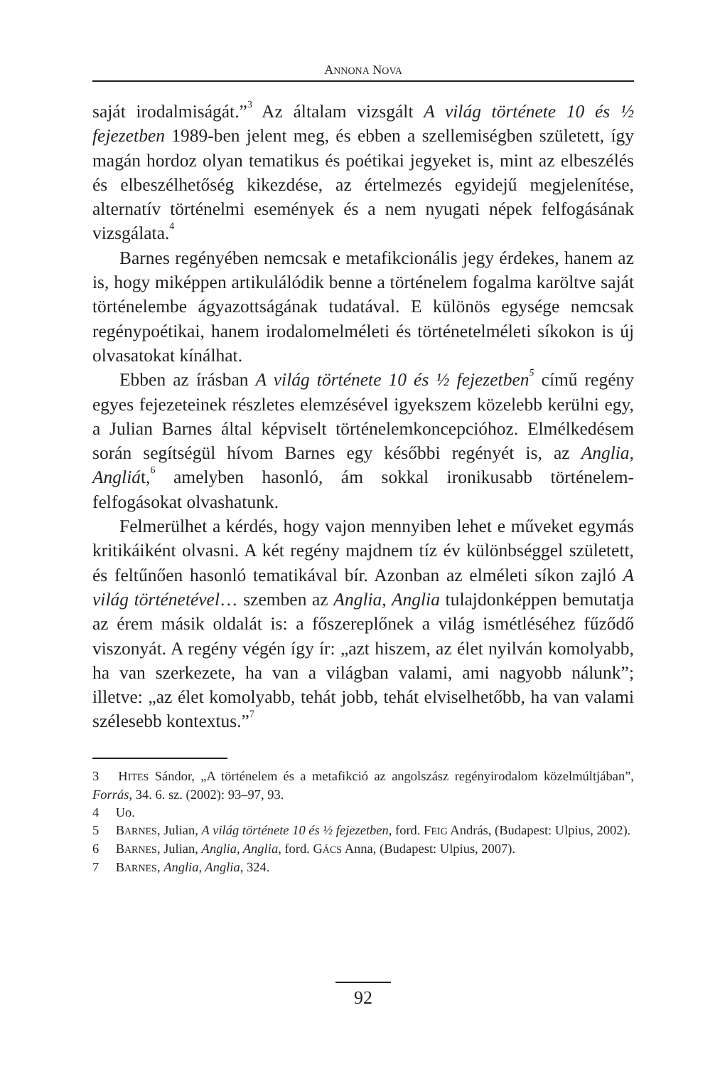ANNONA NOVA
saját irodalmiságát.”<sup>3</sup> Az általam vizsgált A világ története 10 és ½ fejezetben 1989-ben jelent meg, és ebben a szellemiségben született, így magán hordoz olyan tematikus és poétikai jegyeket is, mint az elbeszélés és elbeszélhetőség kikezdése, az értelmezés egyidejű megjelenítése, alternatív történelmi események és a nem nyugati népek felfogásának vizsgálata.<sup>4</sup>
Barnes regényében nemcsak e metafikcionális jegy érdekes, hanem az is, hogy miképpen artikulálódik benne a történelem fogalma karöltve saját történelembe ágyazottságának tudatával. E különös egysége nemcsak regénypoétikai, hanem irodalomelméleti és történetelméleti síkokon is új olvasatokat kínálhat.
Ebben az írásban A világ története 10 és ½ fejezetben<sup>5</sup> című regény egyes fejezeteinek részletes elemzésével igyekszem közelebb kerülni egy, a Julian Barnes által képviselt történelemkoncepcióhoz. Elmélkedésem során segítségül hívom Barnes egy későbbi regényét is, az Anglia, Angliát,<sup>6</sup> amelyben hasonló, ám sokkal ironikusabb történelem-felfogásokat olvashatunk.
Felmerülhet a kérdés, hogy vajon mennyiben lehet e műveket egymás kritikáiként olvasni. A két regény majdnem tíz év különbséggel született, és feltűnően hasonló tematikával bír. Azonban az elméleti síkon zajló A világ történetével… szemben az Anglia, Anglia tulajdonképpen bemutatja az érem másik oldalát is: a főszereplőnek a világ ismétléséhez fűződő viszonyát. A regény végén így ír: „azt hiszem, az élet nyilván komolyabb, ha van szerkezete, ha van a világban valami, ami nagyobb nálunk”; illetve: „az élet komolyabb, tehát jobb, tehát elviselhetőbb, ha van valami szélesebb kontextus.”<sup>7</sup>
3 HITES Sándor, „A történelem és a metafikció az angolszász regényirodalom közelmúltjában”, Forrás, 34. 6. sz. (2002): 93–97, 93.
4 Uo.
5 BARNES, Julian, A világ története 10 és ½ fejezetben, ford. FEIG András, (Budapest: Ulpius, 2002).
6 BARNES, Julian, Anglia, Anglia, ford. GÁCS Anna, (Budapest: Ulpius, 2007).
7 BARNES, Anglia, Anglia, 324.
92